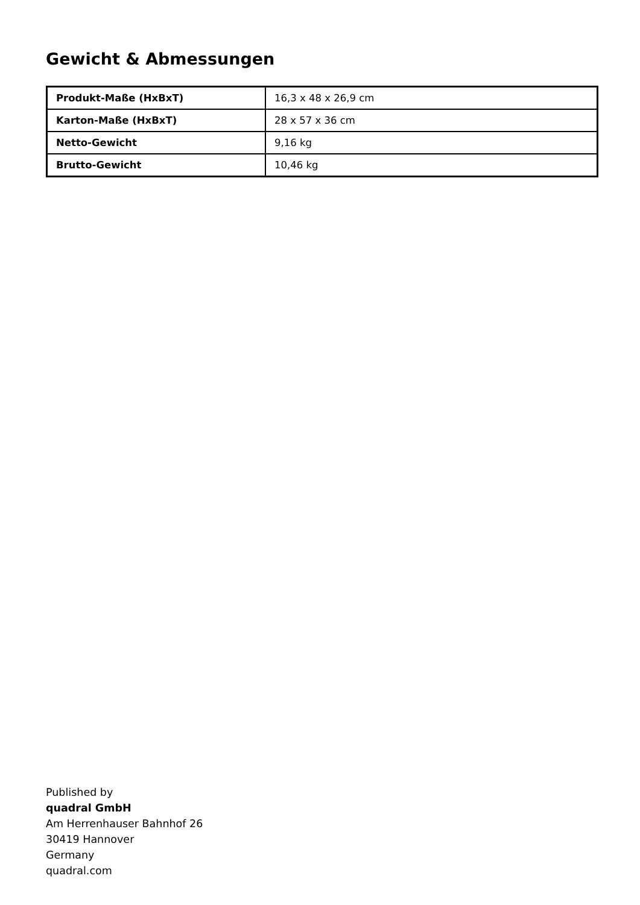Gewicht & Abmessungen
| Produkt-Maße (HxBxT) | 16,3 x 48 x 26,9 cm |
| Karton-Maße (HxBxT) | 28 x 57 x 36 cm |
| Netto-Gewicht | 9,16 kg |
| Brutto-Gewicht | 10,46 kg |
Published by
quadral GmbH
Am Herrenhauser Bahnhof 26
30419 Hannover
Germany
quadral.com